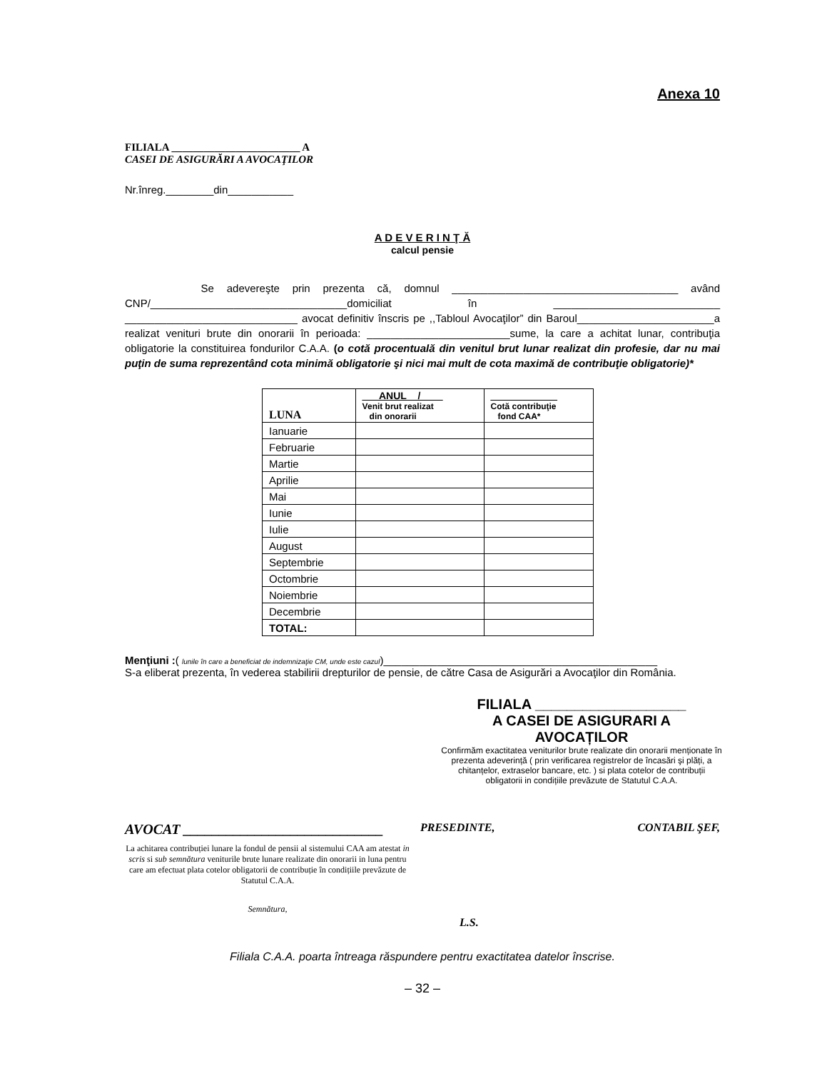Anexa 10
FILIALA ________________________ A
CASEI DE ASIGURĂRI A AVOCAŢILOR
Nr.înreg.________din___________
A D E V E R I N Ţ Ă
calcul pensie
Se adevereşte prin prezenta că, domnul ______________________________________ având CNP/_________________________________domiciliat în ____________________________ _____________________________ avocat definitiv înscris pe ,,Tabloul Avocaţilor” din Baroul_______________________a realizat venituri brute din onorarii în perioada: ________________________sume, la care a achitat lunar, contribuţia obligatorie la constituirea fondurilor C.A.A. (o cotă procentuală din venitul brut lunar realizat din profesie, dar nu mai puţin de suma reprezentând cota minimă obligatorie şi nici mai mult de cota maximă de contribuţie obligatorie)*
| LUNA | ___ANUL__/____ Venit brut realizat din onorarii | ____________ Cotă contribuţie fond CAA* |
| --- | --- | --- |
| Ianuarie | | |
| Februarie | | |
| Martie | | |
| Aprilie | | |
| Mai | | |
| Iunie | | |
| Iulie | | |
| August | | |
| Septembrie | | |
| Octombrie | | |
| Noiembrie | | |
| Decembrie | | |
| TOTAL: | | |
Menţiuni :( lunile în care a beneficiat de indemnizaţie CM, unde este cazul)______________________________________________
S-a eliberat prezenta, în vederea stabilirii drepturilor de pensie, de către Casa de Asigurări a Avocaţilor din România.
FILIALA ___________________
A CASEI DE ASIGURARI A
AVOCAȚILOR
Confirmăm exactitatea veniturilor brute realizate din onorarii menționate în prezenta adeverință ( prin verificarea registrelor de încasări şi plăți, a chitanțelor, extraselor bancare, etc. ) si plata cotelor de contribuții obligatorii in condițiile prevăzute de Statutul C.A.A.
AVOCAT ____________________________
La achitarea contribuției lunare la fondul de pensii al sistemului CAA am atestat in scris si sub semnătura veniturile brute lunare realizate din onorarii in luna pentru care am efectuat plata cotelor obligatorii de contribuție în condițiile prevăzute de Statutul C.A.A.
Semnătura,
PRESEDINTE, CONTABIL ŞEF,
L.S.
Filiala C.A.A. poarta întreaga răspundere pentru exactitatea datelor înscrise.
– 32 –